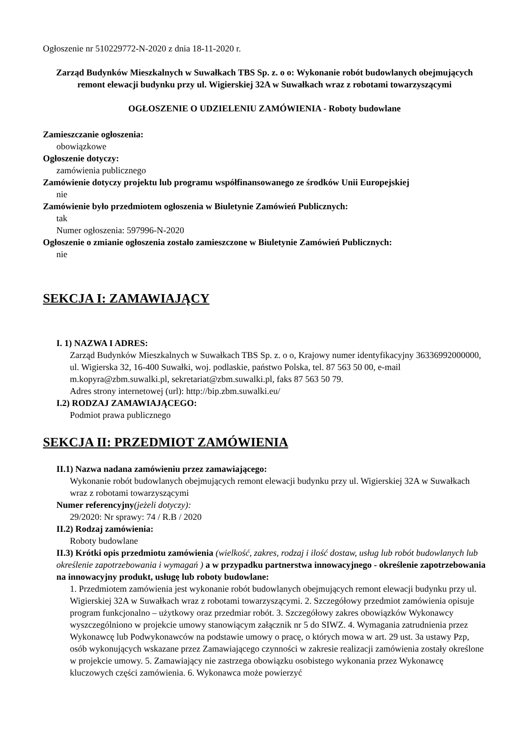Ogłoszenie nr 510229772-N-2020 z dnia 18-11-2020 r.
Zarząd Budynków Mieszkalnych w Suwałkach TBS Sp. z. o o: Wykonanie robót budowlanych obejmujących remont elewacji budynku przy ul. Wigierskiej 32A w Suwałkach wraz z robotami towarzyszącymi
OGŁOSZENIE O UDZIELENIU ZAMÓWIENIA - Roboty budowlane
Zamieszczanie ogłoszenia:
obowiązkowe
Ogłoszenie dotyczy:
zamówienia publicznego
Zamówienie dotyczy projektu lub programu współfinansowanego ze środków Unii Europejskiej
nie
Zamówienie było przedmiotem ogłoszenia w Biuletynie Zamówień Publicznych:
tak
Numer ogłoszenia: 597996-N-2020
Ogłoszenie o zmianie ogłoszenia zostało zamieszczone w Biuletynie Zamówień Publicznych:
nie
SEKCJA I: ZAMAWIAJĄCY
I. 1) NAZWA I ADRES:
Zarząd Budynków Mieszkalnych w Suwałkach TBS Sp. z. o o, Krajowy numer identyfikacyjny 36336992000000, ul. Wigierska 32, 16-400 Suwałki, woj. podlaskie, państwo Polska, tel. 87 563 50 00, e-mail m.kopyra@zbm.suwalki.pl, sekretariat@zbm.suwalki.pl, faks 87 563 50 79.
Adres strony internetowej (url): http://bip.zbm.suwalki.eu/
I.2) RODZAJ ZAMAWIAJĄCEGO:
Podmiot prawa publicznego
SEKCJA II: PRZEDMIOT ZAMÓWIENIA
II.1) Nazwa nadana zamówieniu przez zamawiającego:
Wykonanie robót budowlanych obejmujących remont elewacji budynku przy ul. Wigierskiej 32A w Suwałkach wraz z robotami towarzyszącymi
Numer referencyjny(jeżeli dotyczy):
29/2020: Nr sprawy: 74 / R.B / 2020
II.2) Rodzaj zamówienia:
Roboty budowlane
II.3) Krótki opis przedmiotu zamówienia (wielkość, zakres, rodzaj i ilość dostaw, usług lub robót budowlanych lub określenie zapotrzebowania i wymagań ) a w przypadku partnerstwa innowacyjnego - określenie zapotrzebowania na innowacyjny produkt, usługę lub roboty budowlane:
1. Przedmiotem zamówienia jest wykonanie robót budowlanych obejmujących remont elewacji budynku przy ul. Wigierskiej 32A w Suwałkach wraz z robotami towarzyszącymi. 2. Szczegółowy przedmiot zamówienia opisuje program funkcjonalno – użytkowy oraz przedmiar robót. 3. Szczegółowy zakres obowiązków Wykonawcy wyszczególniono w projekcie umowy stanowiącym załącznik nr 5 do SIWZ. 4. Wymagania zatrudnienia przez Wykonawcę lub Podwykonawców na podstawie umowy o pracę, o których mowa w art. 29 ust. 3a ustawy Pzp, osób wykonujących wskazane przez Zamawiającego czynności w zakresie realizacji zamówienia zostały określone w projekcie umowy. 5. Zamawiający nie zastrzega obowiązku osobistego wykonania przez Wykonawcę kluczowych części zamówienia. 6. Wykonawca może powierzyć